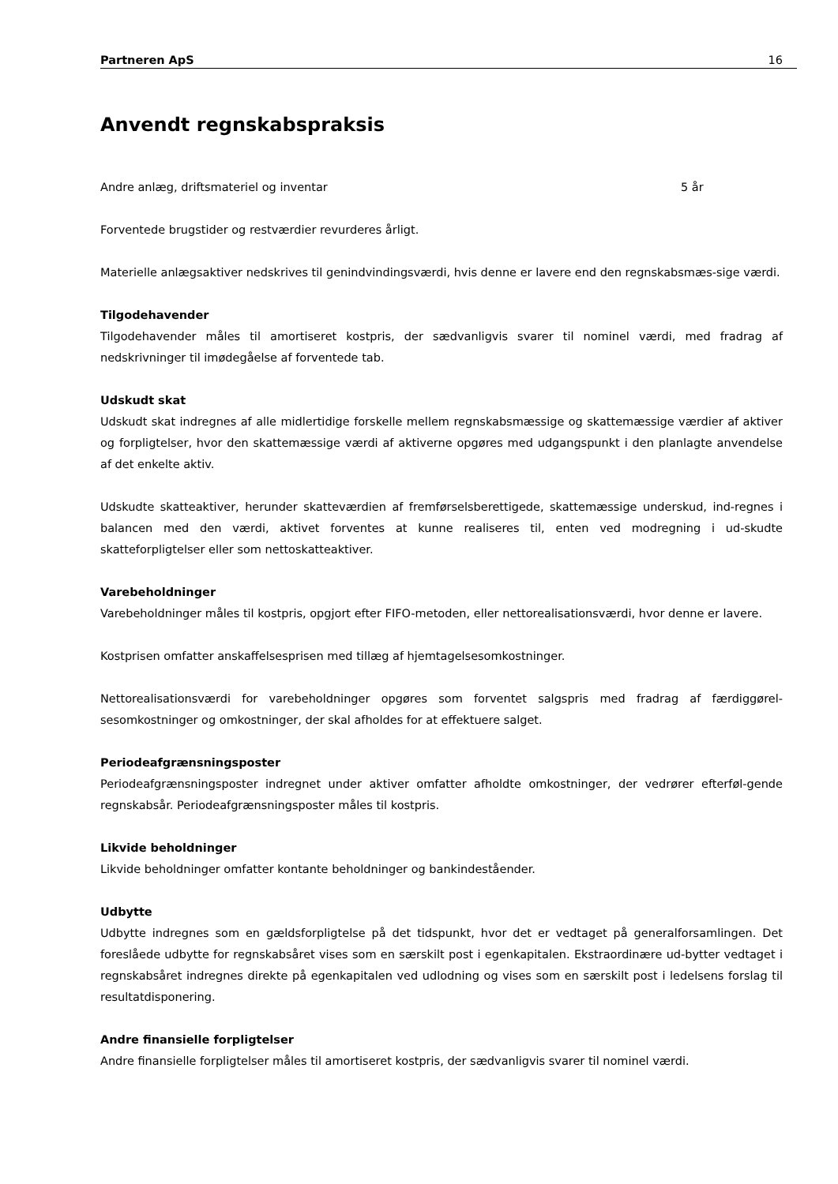Partneren ApS 16
Anvendt regnskabspraksis
| Andre anlæg, driftsmateriel og inventar | 5 år |
Forventede brugstider og restværdier revurderes årligt.
Materielle anlægsaktiver nedskrives til genindvindingsværdi, hvis denne er lavere end den regnskabsmæs-sige værdi.
Tilgodehavender
Tilgodehavender måles til amortiseret kostpris, der sædvanligvis svarer til nominel værdi, med fradrag af nedskrivninger til imødegåelse af forventede tab.
Udskudt skat
Udskudt skat indregnes af alle midlertidige forskelle mellem regnskabsmæssige og skattemæssige værdier af aktiver og forpligtelser, hvor den skattemæssige værdi af aktiverne opgøres med udgangspunkt i den planlagte anvendelse af det enkelte aktiv.
Udskudte skatteaktiver, herunder skatteværdien af fremførselsberettigede, skattemæssige underskud, ind-regnes i balancen med den værdi, aktivet forventes at kunne realiseres til, enten ved modregning i ud-skudte skatteforpligtelser eller som nettoskatteaktiver.
Varebeholdninger
Varebeholdninger måles til kostpris, opgjort efter FIFO-metoden, eller nettorealisationsværdi, hvor denne er lavere.
Kostprisen omfatter anskaffelsesprisen med tillæg af hjemtagelsesomkostninger.
Nettorealisationsværdi for varebeholdninger opgøres som forventet salgspris med fradrag af færdiggørel-sesomkostninger og omkostninger, der skal afholdes for at effektuere salget.
Periodeafgrænsningsposter
Periodeafgrænsningsposter indregnet under aktiver omfatter afholdte omkostninger, der vedrører efterføl-gende regnskabsår. Periodeafgrænsningsposter måles til kostpris.
Likvide beholdninger
Likvide beholdninger omfatter kontante beholdninger og bankindeståender.
Udbytte
Udbytte indregnes som en gældsforpligtelse på det tidspunkt, hvor det er vedtaget på generalforsamlingen. Det foreslåede udbytte for regnskabsåret vises som en særskilt post i egenkapitalen. Ekstraordinære ud-bytter vedtaget i regnskabsåret indregnes direkte på egenkapitalen ved udlodning og vises som en særskilt post i ledelsens forslag til resultatdisponering.
Andre finansielle forpligtelser
Andre finansielle forpligtelser måles til amortiseret kostpris, der sædvanligvis svarer til nominel værdi.